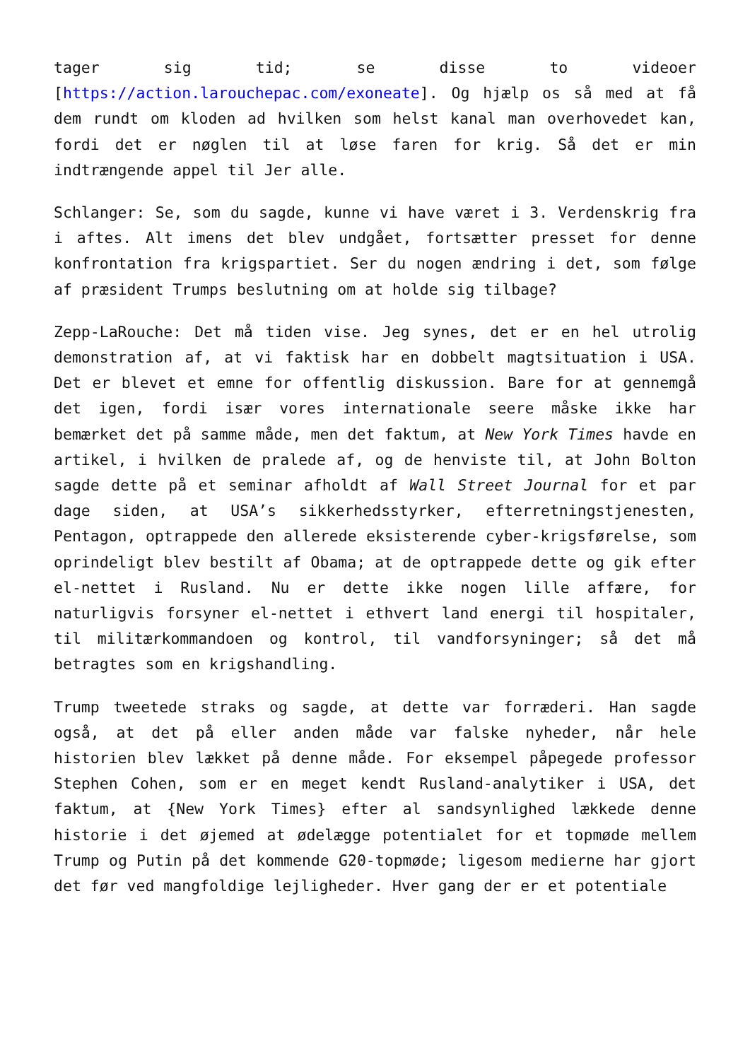tager sig tid; se disse to videoer [https://action.larouchepac.com/exoneate]. Og hjælp os så med at få dem rundt om kloden ad hvilken som helst kanal man overhovedet kan, fordi det er nøglen til at løse faren for krig. Så det er min indtrængende appel til Jer alle.
Schlanger: Se, som du sagde, kunne vi have været i 3. Verdenskrig fra i aftes. Alt imens det blev undgået, fortsætter presset for denne konfrontation fra krigspartiet. Ser du nogen ændring i det, som følge af præsident Trumps beslutning om at holde sig tilbage?
Zepp-LaRouche: Det må tiden vise. Jeg synes, det er en hel utrolig demonstration af, at vi faktisk har en dobbelt magtsituation i USA. Det er blevet et emne for offentlig diskussion. Bare for at gennemgå det igen, fordi især vores internationale seere måske ikke har bemærket det på samme måde, men det faktum, at New York Times havde en artikel, i hvilken de pralede af, og de henviste til, at John Bolton sagde dette på et seminar afholdt af Wall Street Journal for et par dage siden, at USA’s sikkerhedsstyrker, efterretningstjenesten, Pentagon, optrappede den allerede eksisterende cyber-krigsførelse, som oprindeligt blev bestilt af Obama; at de optrappede dette og gik efter el-nettet i Rusland. Nu er dette ikke nogen lille affære, for naturligvis forsyner el-nettet i ethvert land energi til hospitaler, til militærkommandoen og kontrol, til vandforsyninger; så det må betragtes som en krigshandling.
Trump tweetede straks og sagde, at dette var forræderi. Han sagde også, at det på eller anden måde var falske nyheder, når hele historien blev lækket på denne måde. For eksempel påpegede professor Stephen Cohen, som er en meget kendt Rusland-analytiker i USA, det faktum, at {New York Times} efter al sandsynlighed lækkede denne historie i det øjemed at ødelægge potentialet for et topmøde mellem Trump og Putin på det kommende G20-topmøde; ligesom medierne har gjort det før ved mangfoldige lejligheder. Hver gang der er et potentiale